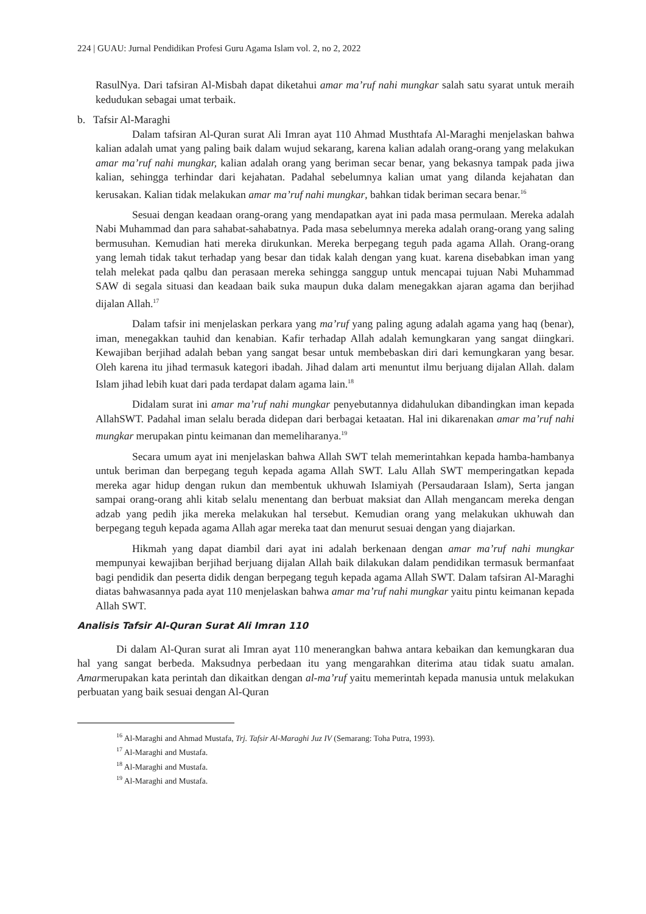224 | GUAU: Jurnal Pendidikan Profesi Guru Agama Islam vol. 2, no 2, 2022
RasulNya. Dari tafsiran Al-Misbah dapat diketahui amar ma’ruf nahi mungkar salah satu syarat untuk meraih kedudukan sebagai umat terbaik.
b. Tafsir Al-Maraghi
Dalam tafsiran Al-Quran surat Ali Imran ayat 110 Ahmad Musthtafa Al-Maraghi menjelaskan bahwa kalian adalah umat yang paling baik dalam wujud sekarang, karena kalian adalah orang-orang yang melakukan amar ma’ruf nahi mungkar, kalian adalah orang yang beriman secar benar, yang bekasnya tampak pada jiwa kalian, sehingga terhindar dari kejahatan. Padahal sebelumnya kalian umat yang dilanda kejahatan dan kerusakan. Kalian tidak melakukan amar ma’ruf nahi mungkar, bahkan tidak beriman secara benar.<sup>16</sup>
Sesuai dengan keadaan orang-orang yang mendapatkan ayat ini pada masa permulaan. Mereka adalah Nabi Muhammad dan para sahabat-sahabatnya. Pada masa sebelumnya mereka adalah orang-orang yang saling bermusuhan. Kemudian hati mereka dirukunkan. Mereka berpegang teguh pada agama Allah. Orang-orang yang lemah tidak takut terhadap yang besar dan tidak kalah dengan yang kuat. karena disebabkan iman yang telah melekat pada qalbu dan perasaan mereka sehingga sanggup untuk mencapai tujuan Nabi Muhammad SAW di segala situasi dan keadaan baik suka maupun duka dalam menegakkan ajaran agama dan berjihad dijalan Allah.<sup>17</sup>
Dalam tafsir ini menjelaskan perkara yang ma’ruf yang paling agung adalah agama yang haq (benar), iman, menegakkan tauhid dan kenabian. Kafir terhadap Allah adalah kemungkaran yang sangat diingkari. Kewajiban berjihad adalah beban yang sangat besar untuk membebaskan diri dari kemungkaran yang besar. Oleh karena itu jihad termasuk kategori ibadah. Jihad dalam arti menuntut ilmu berjuang dijalan Allah. dalam Islam jihad lebih kuat dari pada terdapat dalam agama lain.<sup>18</sup>
Didalam surat ini amar ma’ruf nahi mungkar penyebutannya didahulukan dibandingkan iman kepada AllahSWT. Padahal iman selalu berada didepan dari berbagai ketaatan. Hal ini dikarenakan amar ma’ruf nahi mungkar merupakan pintu keimanan dan memeliharanya.<sup>19</sup>
Secara umum ayat ini menjelaskan bahwa Allah SWT telah memerintahkan kepada hamba-hambanya untuk beriman dan berpegang teguh kepada agama Allah SWT. Lalu Allah SWT memperingatkan kepada mereka agar hidup dengan rukun dan membentuk ukhuwah Islamiyah (Persaudaraan Islam), Serta jangan sampai orang-orang ahli kitab selalu menentang dan berbuat maksiat dan Allah mengancam mereka dengan adzab yang pedih jika mereka melakukan hal tersebut. Kemudian orang yang melakukan ukhuwah dan berpegang teguh kepada agama Allah agar mereka taat dan menurut sesuai dengan yang diajarkan.
Hikmah yang dapat diambil dari ayat ini adalah berkenaan dengan amar ma’ruf nahi mungkar mempunyai kewajiban berjihad berjuang dijalan Allah baik dilakukan dalam pendidikan termasuk bermanfaat bagi pendidik dan peserta didik dengan berpegang teguh kepada agama Allah SWT. Dalam tafsiran Al-Maraghi diatas bahwasannya pada ayat 110 menjelaskan bahwa amar ma’ruf nahi mungkar yaitu pintu keimanan kepada Allah SWT.
Analisis Tafsir Al-Quran Surat Ali Imran 110
Di dalam Al-Quran surat ali Imran ayat 110 menerangkan bahwa antara kebaikan dan kemungkaran dua hal yang sangat berbeda. Maksudnya perbedaan itu yang mengarahkan diterima atau tidak suatu amalan. Amarmerupakan kata perintah dan dikaitkan dengan al-ma’ruf yaitu memerintah kepada manusia untuk melakukan perbuatan yang baik sesuai dengan Al-Quran
<sup>16</sup> Al-Maraghi and Ahmad Mustafa, Trj. Tafsir Al-Maraghi Juz IV (Semarang: Toha Putra, 1993).
<sup>17</sup> Al-Maraghi and Mustafa.
<sup>18</sup> Al-Maraghi and Mustafa.
<sup>19</sup> Al-Maraghi and Mustafa.